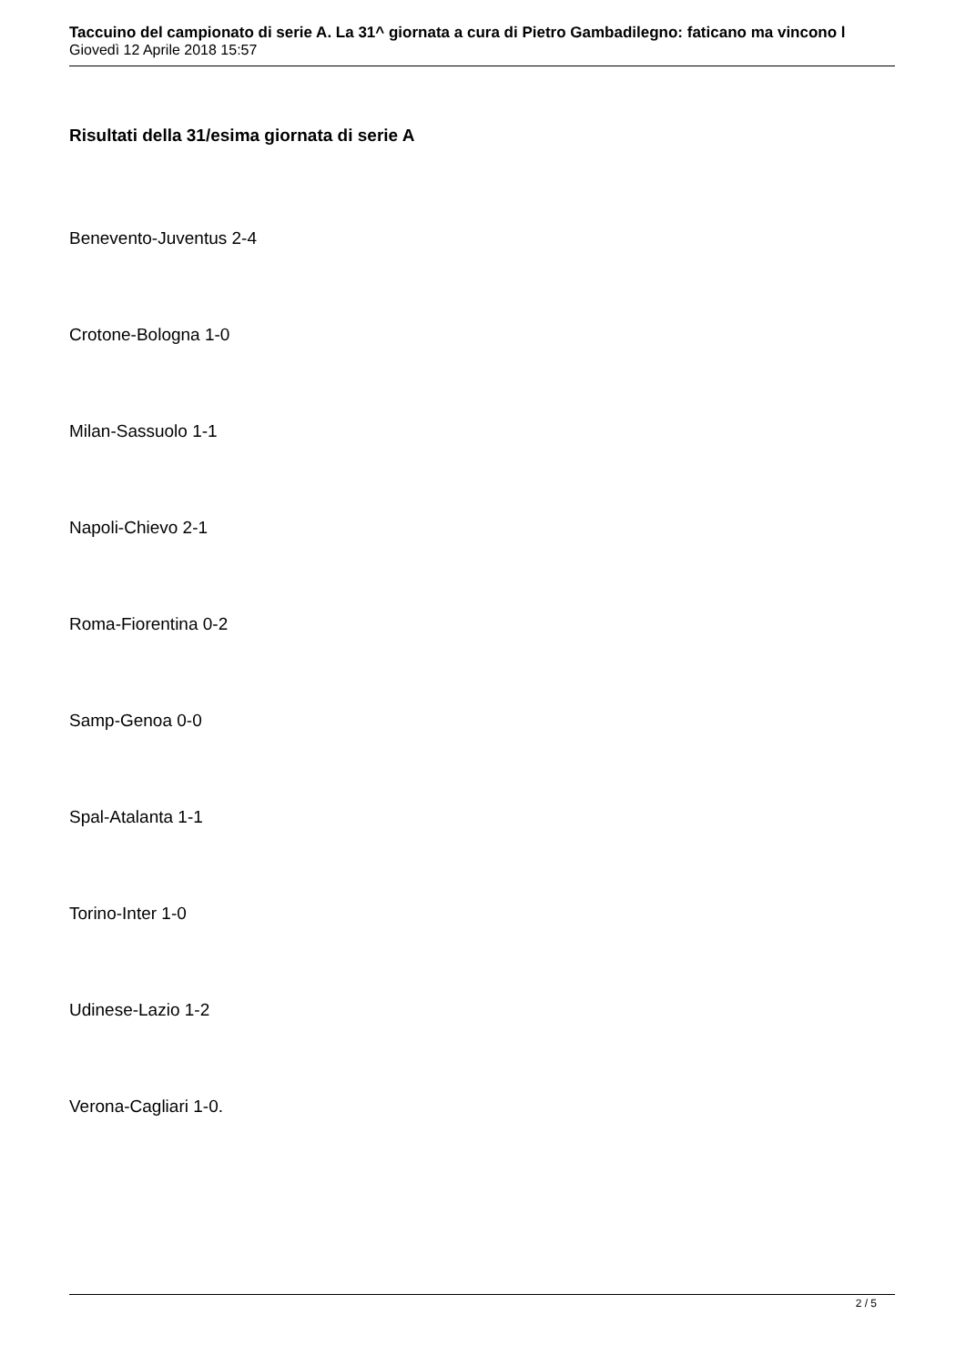Taccuino del campionato di serie A. La 31^ giornata a cura di Pietro Gambadilegno: faticano ma vincono l
Giovedì 12 Aprile 2018 15:57
Risultati della 31/esima giornata di serie A
Benevento-Juventus 2-4
Crotone-Bologna 1-0
Milan-Sassuolo 1-1
Napoli-Chievo 2-1
Roma-Fiorentina 0-2
Samp-Genoa 0-0
Spal-Atalanta 1-1
Torino-Inter 1-0
Udinese-Lazio 1-2
Verona-Cagliari 1-0.
2 / 5